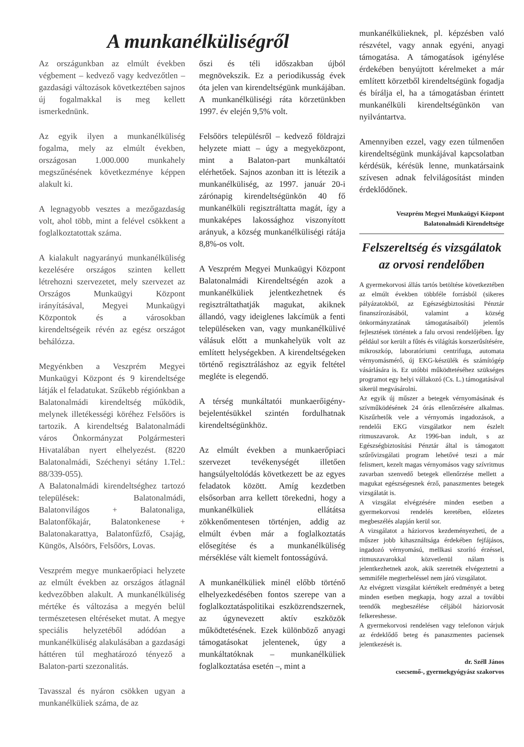A munkanélküliségről
Az országunkban az elmúlt években végbement – kedvező vagy kedvezőtlen – gazdasági változások következtében sajnos új fogalmakkal is meg kellett ismerkednünk.
Az egyik ilyen a munkanélküliség fogalma, mely az elmúlt években, országosan 1.000.000 munkahely megszűnésének következménye képpen alakult ki.
A legnagyobb vesztes a mezőgazdaság volt, ahol több, mint a felével csökkent a foglalkoztatottak száma.
A kialakult nagyarányú munkanélküliség kezelésére országos szinten kellett létrehozni szervezetet, mely szervezet az Országos Munkaügyi Központ irányításával, Megyei Munkaügyi Központok és a városokban kirendeltségeik révén az egész országot behálózza.
Megyénkben a Veszprém Megyei Munkaügyi Központ és 9 kirendeltsége látják el feladatukat. Szűkebb régiónkban a Balatonalmádi kirendeltség működik, melynek illetékességi köréhez Felsőörs is tartozik. A kirendeltség Balatonalmádi város Önkormányzat Polgármesteri Hivatalában nyert elhelyezést. (8220 Balatonalmádi, Széchenyi sétány 1.Tel.: 88/339-055).
A Balatonalmádi kirendeltséghez tartozó települések: Balatonalmádi, Balatonvilágos + Balatonaliga, Balatonfőkajár, Balatonkenese + Balatonakarattya, Balatonfűzfő, Csajág, Küngös, Alsóörs, Felsőörs, Lovas.
Veszprém megye munkaerőpiaci helyzete az elmúlt években az országos átlagnál kedvezőbben alakult. A munkanélküliség mértéke és változása a megyén belül természetesen eltéréseket mutat. A megye speciális helyzetéből adódóan a munkanélküliség alakulásában a gazdasági háttéren túl meghatározó tényező a Balaton-parti szezonalitás.
Tavasszal és nyáron csökken ugyan a munkanélküliek száma, de az
őszi és téli időszakban újból megnövekszik. Ez a periodikusság évek óta jelen van kirendeltségünk munkájában. A munkanélküliségi ráta körzetünkben 1997. év elején 9,5% volt.
Felsőörs településről – kedvező földrajzi helyzete miatt – úgy a megyeközpont, mint a Balaton-part munkáltatói elérhetőek. Sajnos azonban itt is létezik a munkanélküliség, az 1997. január 20-i zárónapig kirendeltségünkön 40 fő munkanélküli regisztráltatta magát, így a munkaképes lakossághoz viszonyított arányuk, a község munkanélküliségi rátája 8,8%-os volt.
A Veszprém Megyei Munkaügyi Központ Balatonalmádi Kirendeltségén azok a munkanélküliek jelentkezhetnek és regisztráltathatják magukat, akiknek állandó, vagy ideiglenes lakcímük a fenti településeken van, vagy munkanélkülivé válásuk előtt a munkahelyük volt az említett helységekben. A kirendeltségeken történő regisztráláshoz az egyik feltétel megléte is elegendő.
A térség munkáltatói munkaerőigény-bejelentésükkel szintén fordulhatnak kirendeltségünkhöz.
Az elmúlt években a munkaerőpiaci szervezet tevékenységét illetően hangsúlyeltolódás következett be az egyes feladatok között. Amíg kezdetben elsősorban arra kellett törekedni, hogy a munkanélküliek ellátátsa zökkenőmentesen történjen, addig az elmúlt évben már a foglalkoztatás elősegítése és a munkanélküliség mérséklése vált kiemelt fontosságúvá.
A munkanélküliek minél előbb történő elhelyezkedésében fontos szerepe van a foglalkoztatáspolitikai eszközrendszernek, az úgynevezett aktív eszközök működtetésének. Ezek különböző anyagi támogatásokat jelentenek, úgy a munkáltatóknak – munkanélküliek foglalkoztatása esetén –, mint a
munkanélkülieknek, pl. képzésben való részvétel, vagy annak egyéni, anyagi támogatása. A támogatások igénylése érdekében benyújtott kérelmeket a már említett körzetből kirendeltségünk fogadja és bírálja el, ha a támogatásban érintett munkanélküli kirendeltségünkön van nyilvántartva.
Amennyiben ezzel, vagy ezen túlmenően kirendeltségünk munkájával kapcsolatban kérdésük, kérésük lenne, munkatársaink szívesen adnak felvilágosítást minden érdeklődőnek.
Veszprém Megyei Munkaügyi Központ
Balatonalmádi Kirendeltsége
Felszereltség és vizsgálatok az orvosi rendelőben
A gyermekorvosi állás tartós betöltése következtében az elmúlt években többféle forrásból (sikeres pályázatokból, az Egészségbiztosítási Pénztár finanszírozásából, valamint a község önkormányzatának támogatásaiból) jelentős fejlesztések történtek a falu orvosi rendelőjében. Így például sor került a fűtés és világítás korszerűsítésére, mikroszkóp, laboratóriumi centrifuga, automata vérnyomásmérő, új EKG-készülék és számítógép vásárlására is. Ez utóbbi működtetéséhez szükséges programot egy helyi vállakozó (Cs. L.) támogatásával sikerül megvásárolni.
Az egyik új műszer a betegek vérnyomásának és szívműködésének 24 órás ellenőrzésére alkalmas. Kiszűrhetők vele a vérnyomás ingadozások, a rendelői EKG vizsgálatkor nem észlelt ritmuszavarok. Az 1996-ban indult, s az Egészségbiztosítási Pénztár által is támogatott szűrővizsgálati program lehetővé teszi a már felismert, kezelt magas vérnyomásos vagy szívritmus zavarban szenvedő betegek ellenőrzése mellett a magukat egészségesnek érző, panaszmentes betegek vizsgálatát is.
A vizsgálat elvégzésére minden esetben a gyermekorvosi rendelés keretében, előzetes megbeszélés alapján kerül sor.
A vizsgálatot a háziorvos kezdeményezheti, de a műszer jobb kihasználtsága érdekében fejfájásos, ingadozó vérnyomású, mellkasi szorító érzéssel, ritmuszavarokkal közvetlenül nálam is jelentkezhetnek azok, akik szeretnék elvégeztetni a semmiféle megterheléssel nem járó vizsgálatot.
Az elvégzett vizsgálat kiértékelt eredményét a beteg minden esetben megkapja, hogy azzal a további teendők megbeszélése céljából háziorvosát felkereshesse.
A gyermekorvosi rendelésen vagy telefonon várjuk az érdeklődő beteg és panaszmentes paciensek jelentkezését is.
dr. Széll János
csecsemő-, gyermekgyógyász szakorvos